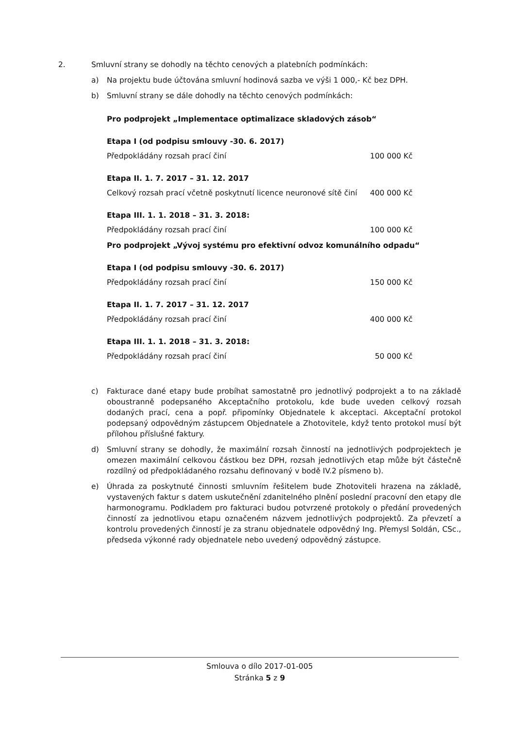2. Smluvní strany se dohodly na těchto cenových a platebních podmínkách:
a) Na projektu bude účtována smluvní hodinová sazba ve výši 1 000,- Kč bez DPH.
b) Smluvní strany se dále dohodly na těchto cenových podmínkách:
Pro podprojekt „Implementace optimalizace skladových zásob“
Etapa I (od podpisu smlouvy -30. 6. 2017)
Předpokládány rozsah prací činí 100 000 Kč
Etapa II. 1. 7. 2017 – 31. 12. 2017
Celkový rozsah prací včetně poskytnutí licence neuronové sítě činí 400 000 Kč
Etapa III. 1. 1. 2018 – 31. 3. 2018:
Předpokládány rozsah prací činí 100 000 Kč
Pro podprojekt „Vývoj systému pro efektivní odvoz komunálního odpadu“
Etapa I (od podpisu smlouvy -30. 6. 2017)
Předpokládány rozsah prací činí 150 000 Kč
Etapa II. 1. 7. 2017 – 31. 12. 2017
Předpokládány rozsah prací činí 400 000 Kč
Etapa III. 1. 1. 2018 – 31. 3. 2018:
Předpokládány rozsah prací činí 50 000 Kč
c) Fakturace dané etapy bude probíhat samostatně pro jednotlivý podprojekt a to na základě oboustranně podepsaného Akceptačního protokolu, kde bude uveden celkový rozsah dodaných prací, cena a popř. připomínky Objednatele k akceptaci. Akceptační protokol podepsaný odpovědným zástupcem Objednatele a Zhotovitele, když tento protokol musí být přílohou příslušné faktury.
d) Smluvní strany se dohodly, že maximální rozsah činností na jednotlivých podprojektech je omezen maximální celkovou částkou bez DPH, rozsah jednotlivých etap může být částečně rozdílný od předpokládaného rozsahu definovaný v bodě IV.2 písmeno b).
e) Úhrada za poskytnuté činnosti smluvním řešitelem bude Zhotoviteli hrazena na základě, vystavených faktur s datem uskutečnění zdanitelného plnění poslední pracovní den etapy dle harmonogramu. Podkladem pro fakturaci budou potvrzené protokoly o předání provedených činností za jednotlivou etapu označeném názvem jednotlivých podprojektů. Za převzetí a kontrolu provedených činností je za stranu objednatele odpovědný Ing. Přemysl Soldán, CSc., předseda výkonné rady objednatele nebo uvedený odpovědný zástupce.
Smlouva o dílo 2017-01-005
Stránka 5 z 9